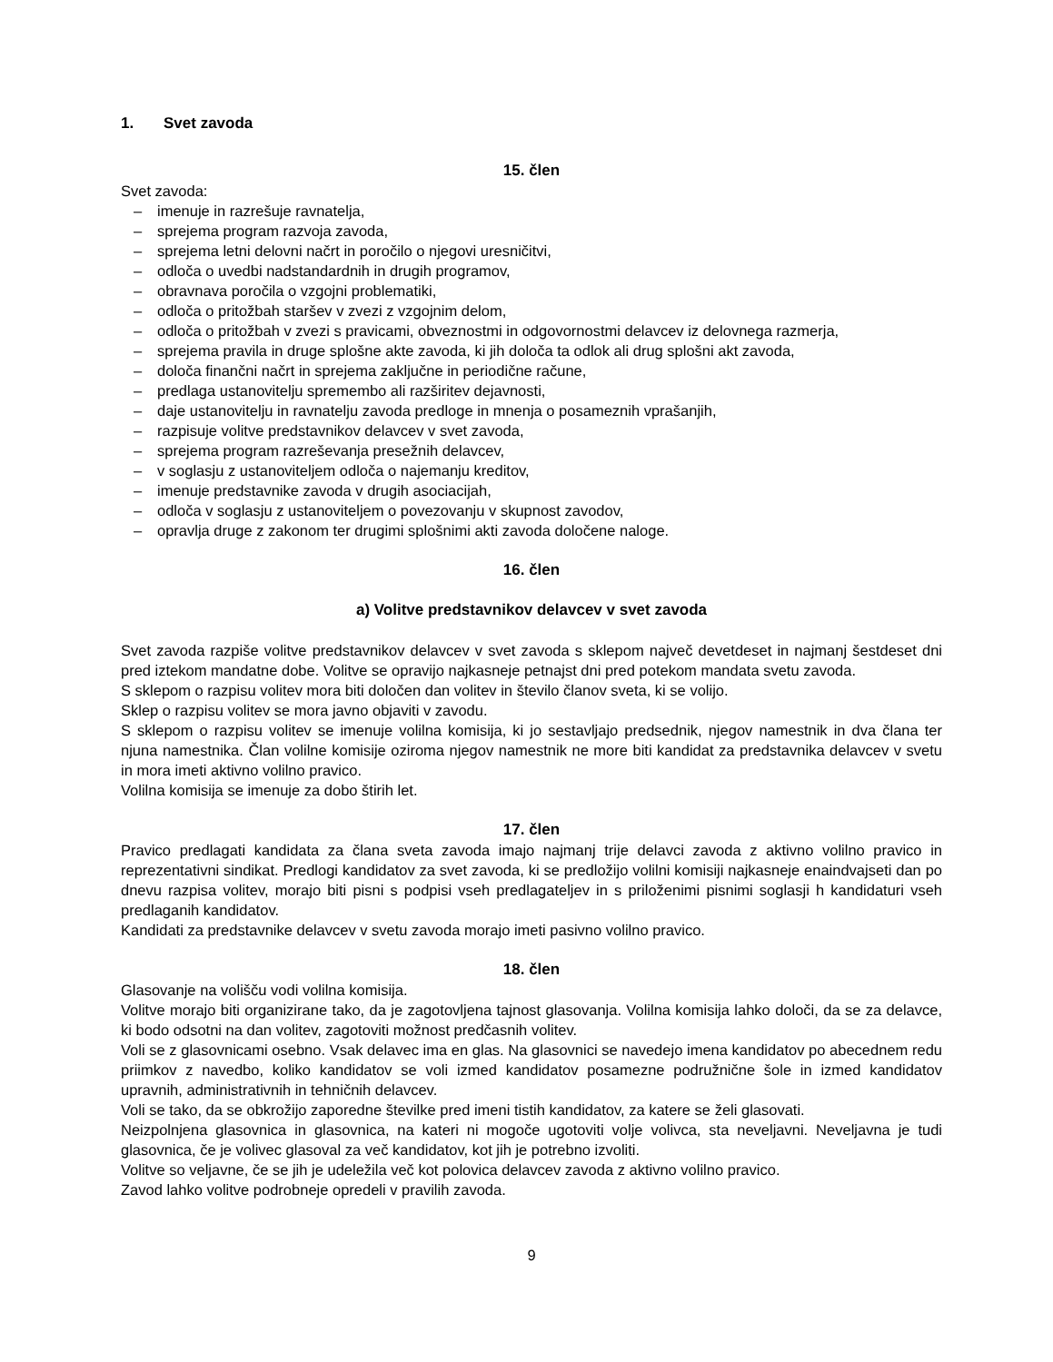1. Svet zavoda
15. člen
Svet zavoda:
– imenuje in razrešuje ravnatelja,
– sprejema program razvoja zavoda,
– sprejema letni delovni načrt in poročilo o njegovi uresničitvi,
– odloča o uvedbi nadstandardnih in drugih programov,
– obravnava poročila o vzgojni problematiki,
– odloča o pritožbah staršev v zvezi z vzgojnim delom,
– odloča o pritožbah v zvezi s pravicami, obveznostmi in odgovornostmi delavcev iz delovnega razmerja,
– sprejema pravila in druge splošne akte zavoda, ki jih določa ta odlok ali drug splošni akt zavoda,
– določa finančni načrt in sprejema zaključne in periodične račune,
– predlaga ustanovitelju spremembo ali razširitev dejavnosti,
– daje ustanovitelju in ravnatelju zavoda predloge in mnenja o posameznih vprašanjih,
– razpisuje volitve predstavnikov delavcev v svet zavoda,
– sprejema program razreševanja presežnih delavcev,
– v soglasju z ustanoviteljem odloča o najemanju kreditov,
– imenuje predstavnike zavoda v drugih asociacijah,
– odloča v soglasju z ustanoviteljem o povezovanju v skupnost zavodov,
– opravlja druge z zakonom ter drugimi splošnimi akti zavoda določene naloge.
16. člen
a) Volitve predstavnikov delavcev v svet zavoda
Svet zavoda razpiše volitve predstavnikov delavcev v svet zavoda s sklepom največ devetdeset in najmanj šestdeset dni pred iztekom mandatne dobe. Volitve se opravijo najkasneje petnajst dni pred potekom mandata svetu zavoda.
S sklepom o razpisu volitev mora biti določen dan volitev in število članov sveta, ki se volijo.
Sklep o razpisu volitev se mora javno objaviti v zavodu.
S sklepom o razpisu volitev se imenuje volilna komisija, ki jo sestavljajo predsednik, njegov namestnik in dva člana ter njuna namestnika. Član volilne komisije oziroma njegov namestnik ne more biti kandidat za predstavnika delavcev v svetu in mora imeti aktivno volilno pravico.
Volilna komisija se imenuje za dobo štirih let.
17. člen
Pravico predlagati kandidata za člana sveta zavoda imajo najmanj trije delavci zavoda z aktivno volilno pravico in reprezentativni sindikat. Predlogi kandidatov za svet zavoda, ki se predložijo volilni komisiji najkasneje enaindvajseti dan po dnevu razpisa volitev, morajo biti pisni s podpisi vseh predlagateljev in s priloženimi pisnimi soglasji h kandidaturi vseh predlaganih kandidatov.
Kandidati za predstavnike delavcev v svetu zavoda morajo imeti pasivno volilno pravico.
18. člen
Glasovanje na volišču vodi volilna komisija.
Volitve morajo biti organizirane tako, da je zagotovljena tajnost glasovanja. Volilna komisija lahko določi, da se za delavce, ki bodo odsotni na dan volitev, zagotoviti možnost predčasnih volitev.
Voli se z glasovnicami osebno. Vsak delavec ima en glas. Na glasovnici se navedejo imena kandidatov po abecednem redu priimkov z navedbo, koliko kandidatov se voli izmed kandidatov posamezne podružnične šole in izmed kandidatov upravnih, administrativnih in tehničnih delavcev.
Voli se tako, da se obkrožijo zaporedne številke pred imeni tistih kandidatov, za katere se želi glasovati.
Neizpolnjena glasovnica in glasovnica, na kateri ni mogoče ugotoviti volje volivca, sta neveljavni. Neveljavna je tudi glasovnica, če je volivec glasoval za več kandidatov, kot jih je potrebno izvoliti.
Volitve so veljavne, če se jih je udeležila več kot polovica delavcev zavoda z aktivno volilno pravico.
Zavod lahko volitve podrobneje opredeli v pravilih zavoda.
9